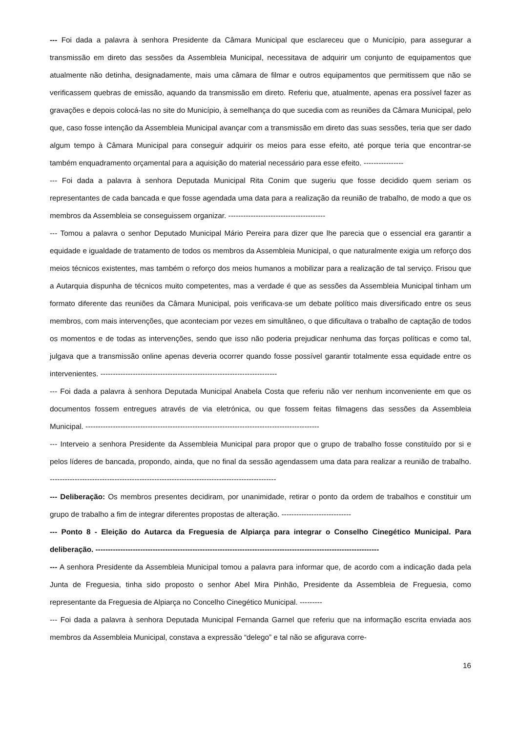--- Foi dada a palavra à senhora Presidente da Câmara Municipal que esclareceu que o Município, para assegurar a transmissão em direto das sessões da Assembleia Municipal, necessitava de adquirir um conjunto de equipamentos que atualmente não detinha, designadamente, mais uma câmara de filmar e outros equipamentos que permitissem que não se verificassem quebras de emissão, aquando da transmissão em direto. Referiu que, atualmente, apenas era possível fazer as gravações e depois colocá-las no site do Município, à semelhança do que sucedia com as reuniões da Câmara Municipal, pelo que, caso fosse intenção da Assembleia Municipal avançar com a transmissão em direto das suas sessões, teria que ser dado algum tempo à Câmara Municipal para conseguir adquirir os meios para esse efeito, até porque teria que encontrar-se também enquadramento orçamental para a aquisição do material necessário para esse efeito. ----------------
--- Foi dada a palavra à senhora Deputada Municipal Rita Conim que sugeriu que fosse decidido quem seriam os representantes de cada bancada e que fosse agendada uma data para a realização da reunião de trabalho, de modo a que os membros da Assembleia se conseguissem organizar. ---------------------------------------
--- Tomou a palavra o senhor Deputado Municipal Mário Pereira para dizer que lhe parecia que o essencial era garantir a equidade e igualdade de tratamento de todos os membros da Assembleia Municipal, o que naturalmente exigia um reforço dos meios técnicos existentes, mas também o reforço dos meios humanos a mobilizar para a realização de tal serviço. Frisou que a Autarquia dispunha de técnicos muito competentes, mas a verdade é que as sessões da Assembleia Municipal tinham um formato diferente das reuniões da Câmara Municipal, pois verificava-se um debate político mais diversificado entre os seus membros, com mais intervenções, que aconteciam por vezes em simultâneo, o que dificultava o trabalho de captação de todos os momentos e de todas as intervenções, sendo que isso não poderia prejudicar nenhuma das forças políticas e como tal, julgava que a transmissão online apenas deveria ocorrer quando fosse possível garantir totalmente essa equidade entre os intervenientes. -----------------------------------------------------------------------
--- Foi dada a palavra à senhora Deputada Municipal Anabela Costa que referiu não ver nenhum inconveniente em que os documentos fossem entregues através de via eletrónica, ou que fossem feitas filmagens das sessões da Assembleia Municipal. ----------------------------------------------------------------------------------------------
--- Interveio a senhora Presidente da Assembleia Municipal para propor que o grupo de trabalho fosse constituído por si e pelos líderes de bancada, propondo, ainda, que no final da sessão agendassem uma data para realizar a reunião de trabalho. -------------------------------------------------------------------------------------------
--- Deliberação: Os membros presentes decidiram, por unanimidade, retirar o ponto da ordem de trabalhos e constituir um grupo de trabalho a fim de integrar diferentes propostas de alteração. ----------------------------
--- Ponto 8 - Eleição do Autarca da Freguesia de Alpiarça para integrar o Conselho Cinegético Municipal. Para deliberação. ------------------------------------------------------------------------------------------------------------------
--- A senhora Presidente da Assembleia Municipal tomou a palavra para informar que, de acordo com a indicação dada pela Junta de Freguesia, tinha sido proposto o senhor Abel Mira Pinhão, Presidente da Assembleia de Freguesia, como representante da Freguesia de Alpiarça no Concelho Cinegético Municipal. ---------
--- Foi dada a palavra à senhora Deputada Municipal Fernanda Garnel que referiu que na informação escrita enviada aos membros da Assembleia Municipal, constava a expressão “delego” e tal não se afigurava corre-
16